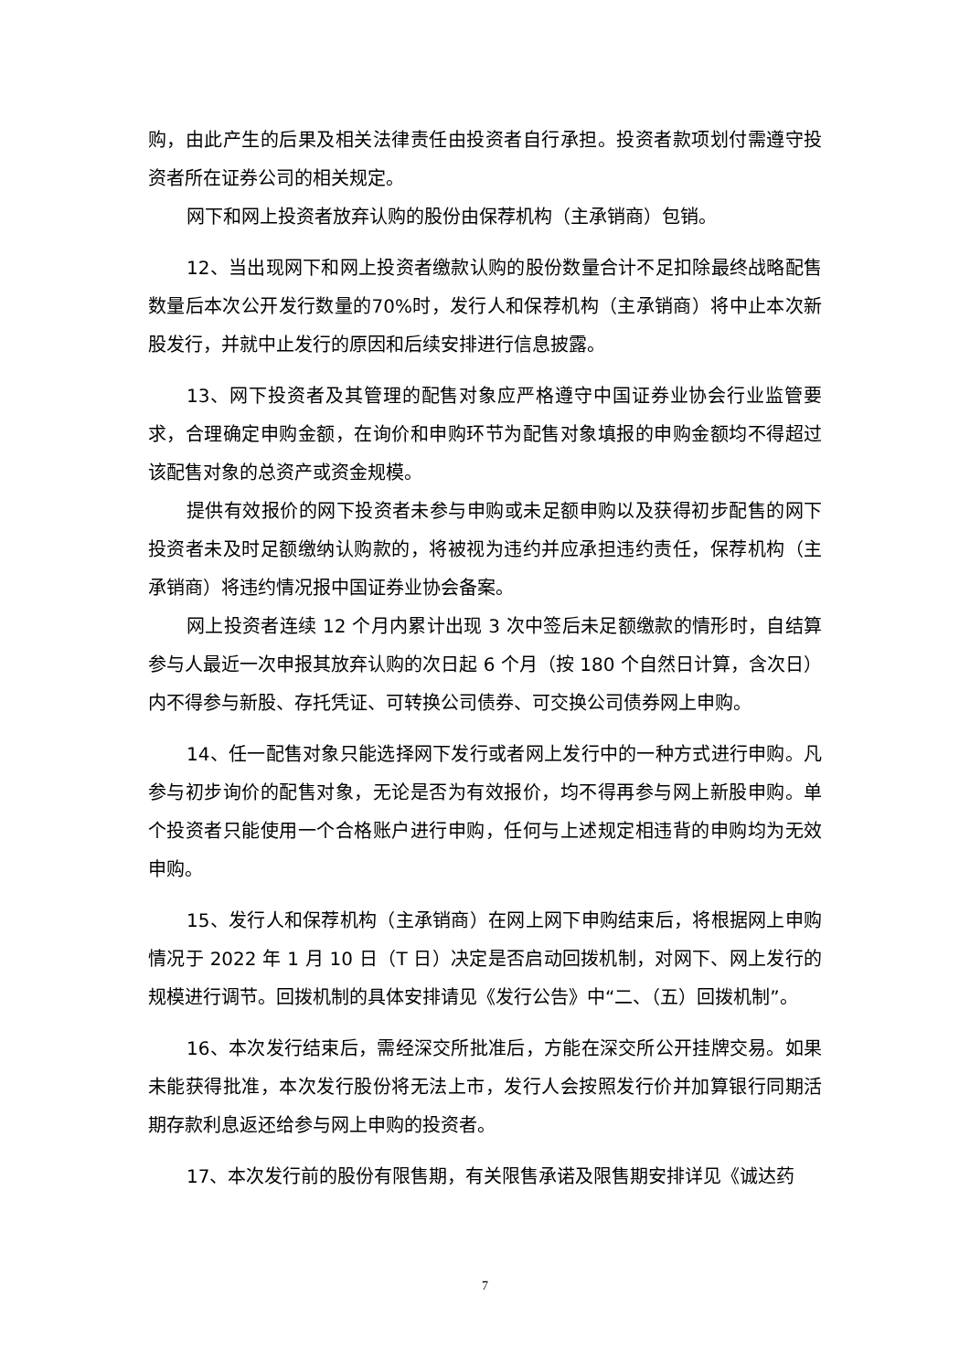购，由此产生的后果及相关法律责任由投资者自行承担。投资者款项划付需遵守投资者所在证券公司的相关规定。
网下和网上投资者放弃认购的股份由保荐机构（主承销商）包销。
12、当出现网下和网上投资者缴款认购的股份数量合计不足扣除最终战略配售数量后本次公开发行数量的70%时，发行人和保荐机构（主承销商）将中止本次新股发行，并就中止发行的原因和后续安排进行信息披露。
13、网下投资者及其管理的配售对象应严格遵守中国证券业协会行业监管要求，合理确定申购金额，在询价和申购环节为配售对象填报的申购金额均不得超过该配售对象的总资产或资金规模。
提供有效报价的网下投资者未参与申购或未足额申购以及获得初步配售的网下投资者未及时足额缴纳认购款的，将被视为违约并应承担违约责任，保荐机构（主承销商）将违约情况报中国证券业协会备案。
网上投资者连续 12 个月内累计出现 3 次中签后未足额缴款的情形时，自结算参与人最近一次申报其放弃认购的次日起 6 个月（按 180 个自然日计算，含次日）内不得参与新股、存托凭证、可转换公司债券、可交换公司债券网上申购。
14、任一配售对象只能选择网下发行或者网上发行中的一种方式进行申购。凡参与初步询价的配售对象，无论是否为有效报价，均不得再参与网上新股申购。单个投资者只能使用一个合格账户进行申购，任何与上述规定相违背的申购均为无效申购。
15、发行人和保荐机构（主承销商）在网上网下申购结束后，将根据网上申购情况于 2022 年 1 月 10 日（T 日）决定是否启动回拨机制，对网下、网上发行的规模进行调节。回拨机制的具体安排请见《发行公告》中“二、（五）回拨机制”。
16、本次发行结束后，需经深交所批准后，方能在深交所公开挂牌交易。如果未能获得批准，本次发行股份将无法上市，发行人会按照发行价并加算银行同期活期存款利息返还给参与网上申购的投资者。
17、本次发行前的股份有限售期，有关限售承诺及限售期安排详见《诚达药
7